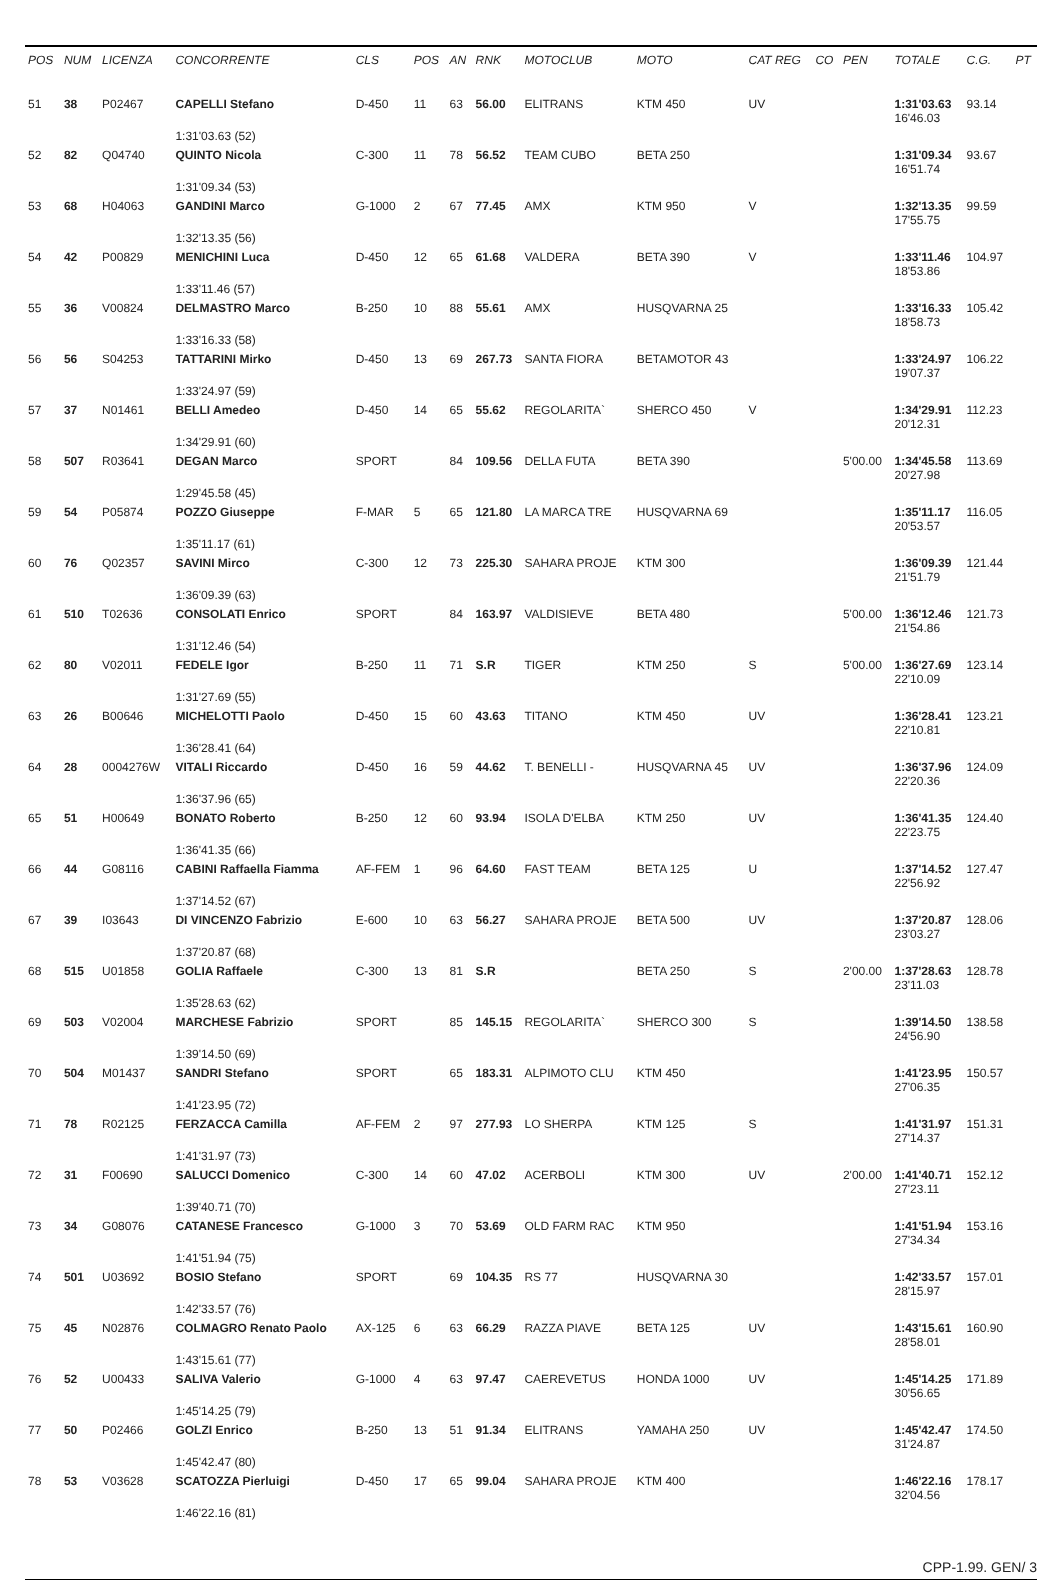| POS | NUM | LICENZA | CONCORRENTE | CLS | POS | AN | RNK | MOTOCLUB | MOTO | CAT REG | CO | PEN | TOTALE | C.G. | PT |
| --- | --- | --- | --- | --- | --- | --- | --- | --- | --- | --- | --- | --- | --- | --- | --- |
| 51 | 38 | P02467 | CAPELLI Stefano | D-450 | 11 | 63 | 56.00 | ELITRANS | KTM 450 | UV | | | 1:31'03.63 16'46.03 | 93.14 | |
| | | | 1:31'03.63 (52) | | | | | | | | | | | | |
| 52 | 82 | Q04740 | QUINTO Nicola | C-300 | 11 | 78 | 56.52 | TEAM CUBO | BETA 250 | | | | 1:31'09.34 16'51.74 | 93.67 | |
| | | | 1:31'09.34 (53) | | | | | | | | | | | | |
| 53 | 68 | H04063 | GANDINI Marco | G-1000 | 2 | 67 | 77.45 | AMX | KTM 950 | V | | | 1:32'13.35 17'55.75 | 99.59 | |
| | | | 1:32'13.35 (56) | | | | | | | | | | | | |
| 54 | 42 | P00829 | MENICHINI Luca | D-450 | 12 | 65 | 61.68 | VALDERA | BETA 390 | V | | | 1:33'11.46 18'53.86 | 104.97 | |
| | | | 1:33'11.46 (57) | | | | | | | | | | | | |
| 55 | 36 | V00824 | DELMASTRO Marco | B-250 | 10 | 88 | 55.61 | AMX | HUSQVARNA 25 | | | | 1:33'16.33 18'58.73 | 105.42 | |
| | | | 1:33'16.33 (58) | | | | | | | | | | | | |
| 56 | 56 | S04253 | TATTARINI Mirko | D-450 | 13 | 69 | 267.73 | SANTA FIORA | BETAMOTOR 43 | | | | 1:33'24.97 19'07.37 | 106.22 | |
| | | | 1:33'24.97 (59) | | | | | | | | | | | | |
| 57 | 37 | N01461 | BELLI Amedeo | D-450 | 14 | 65 | 55.62 | REGOLARITA` | SHERCO 450 | V | | | 1:34'29.91 20'12.31 | 112.23 | |
| | | | 1:34'29.91 (60) | | | | | | | | | | | | |
| 58 | 507 | R03641 | DEGAN Marco | SPORT | | 84 | 109.56 | DELLA FUTA | BETA 390 | | | 5'00.00 | 1:34'45.58 20'27.98 | 113.69 | |
| | | | 1:29'45.58 (45) | | | | | | | | | | | | |
| 59 | 54 | P05874 | POZZO Giuseppe | F-MAR | 5 | 65 | 121.80 | LA MARCA TRE | HUSQVARNA 69 | | | | 1:35'11.17 20'53.57 | 116.05 | |
| | | | 1:35'11.17 (61) | | | | | | | | | | | | |
| 60 | 76 | Q02357 | SAVINI Mirco | C-300 | 12 | 73 | 225.30 | SAHARA PROJE | KTM 300 | | | | 1:36'09.39 21'51.79 | 121.44 | |
| | | | 1:36'09.39 (63) | | | | | | | | | | | | |
| 61 | 510 | T02636 | CONSOLATI Enrico | SPORT | | 84 | 163.97 | VALDISIEVE | BETA 480 | | | 5'00.00 | 1:36'12.46 21'54.86 | 121.73 | |
| | | | 1:31'12.46 (54) | | | | | | | | | | | | |
| 62 | 80 | V02011 | FEDELE Igor | B-250 | 11 | 71 | S.R | TIGER | KTM 250 | S | | 5'00.00 | 1:36'27.69 22'10.09 | 123.14 | |
| | | | 1:31'27.69 (55) | | | | | | | | | | | | |
| 63 | 26 | B00646 | MICHELOTTI Paolo | D-450 | 15 | 60 | 43.63 | TITANO | KTM 450 | UV | | | 1:36'28.41 22'10.81 | 123.21 | |
| | | | 1:36'28.41 (64) | | | | | | | | | | | | |
| 64 | 28 | 0004276W | VITALI Riccardo | D-450 | 16 | 59 | 44.62 | T. BENELLI - | HUSQVARNA 45 | UV | | | 1:36'37.96 22'20.36 | 124.09 | |
| | | | 1:36'37.96 (65) | | | | | | | | | | | | |
| 65 | 51 | H00649 | BONATO Roberto | B-250 | 12 | 60 | 93.94 | ISOLA D'ELBA | KTM 250 | UV | | | 1:36'41.35 22'23.75 | 124.40 | |
| | | | 1:36'41.35 (66) | | | | | | | | | | | | |
| 66 | 44 | G08116 | CABINI Raffaella Fiamma | AF-FEM | 1 | 96 | 64.60 | FAST TEAM | BETA 125 | U | | | 1:37'14.52 22'56.92 | 127.47 | |
| | | | 1:37'14.52 (67) | | | | | | | | | | | | |
| 67 | 39 | I03643 | DI VINCENZO Fabrizio | E-600 | 10 | 63 | 56.27 | SAHARA PROJE | BETA 500 | UV | | | 1:37'20.87 23'03.27 | 128.06 | |
| | | | 1:37'20.87 (68) | | | | | | | | | | | | |
| 68 | 515 | U01858 | GOLIA Raffaele | C-300 | 13 | 81 | S.R | | BETA 250 | S | | 2'00.00 | 1:37'28.63 23'11.03 | 128.78 | |
| | | | 1:35'28.63 (62) | | | | | | | | | | | | |
| 69 | 503 | V02004 | MARCHESE Fabrizio | SPORT | | 85 | 145.15 | REGOLARITA` | SHERCO 300 | S | | | 1:39'14.50 24'56.90 | 138.58 | |
| | | | 1:39'14.50 (69) | | | | | | | | | | | | |
| 70 | 504 | M01437 | SANDRI Stefano | SPORT | | 65 | 183.31 | ALPIMOTO CLU | KTM 450 | | | | 1:41'23.95 27'06.35 | 150.57 | |
| | | | 1:41'23.95 (72) | | | | | | | | | | | | |
| 71 | 78 | R02125 | FERZACCA Camilla | AF-FEM | 2 | 97 | 277.93 | LO SHERPA | KTM 125 | S | | | 1:41'31.97 27'14.37 | 151.31 | |
| | | | 1:41'31.97 (73) | | | | | | | | | | | | |
| 72 | 31 | F00690 | SALUCCI Domenico | C-300 | 14 | 60 | 47.02 | ACERBOLI | KTM 300 | UV | | 2'00.00 | 1:41'40.71 27'23.11 | 152.12 | |
| | | | 1:39'40.71 (70) | | | | | | | | | | | | |
| 73 | 34 | G08076 | CATANESE Francesco | G-1000 | 3 | 70 | 53.69 | OLD FARM RAC | KTM 950 | | | | 1:41'51.94 27'34.34 | 153.16 | |
| | | | 1:41'51.94 (75) | | | | | | | | | | | | |
| 74 | 501 | U03692 | BOSIO Stefano | SPORT | | 69 | 104.35 | RS 77 | HUSQVARNA 30 | | | | 1:42'33.57 28'15.97 | 157.01 | |
| | | | 1:42'33.57 (76) | | | | | | | | | | | | |
| 75 | 45 | N02876 | COLMAGRO Renato Paolo | AX-125 | 6 | 63 | 66.29 | RAZZA PIAVE | BETA 125 | UV | | | 1:43'15.61 28'58.01 | 160.90 | |
| | | | 1:43'15.61 (77) | | | | | | | | | | | | |
| 76 | 52 | U00433 | SALIVA Valerio | G-1000 | 4 | 63 | 97.47 | CAEREVETUS | HONDA 1000 | UV | | | 1:45'14.25 30'56.65 | 171.89 | |
| | | | 1:45'14.25 (79) | | | | | | | | | | | | |
| 77 | 50 | P02466 | GOLZI Enrico | B-250 | 13 | 51 | 91.34 | ELITRANS | YAMAHA 250 | UV | | | 1:45'42.47 31'24.87 | 174.50 | |
| | | | 1:45'42.47 (80) | | | | | | | | | | | | |
| 78 | 53 | V03628 | SCATOZZA Pierluigi | D-450 | 17 | 65 | 99.04 | SAHARA PROJE | KTM 400 | | | | 1:46'22.16 32'04.56 | 178.17 | |
| | | | 1:46'22.16 (81) | | | | | | | | | | | | |
CPP-1.99. GEN/ 3